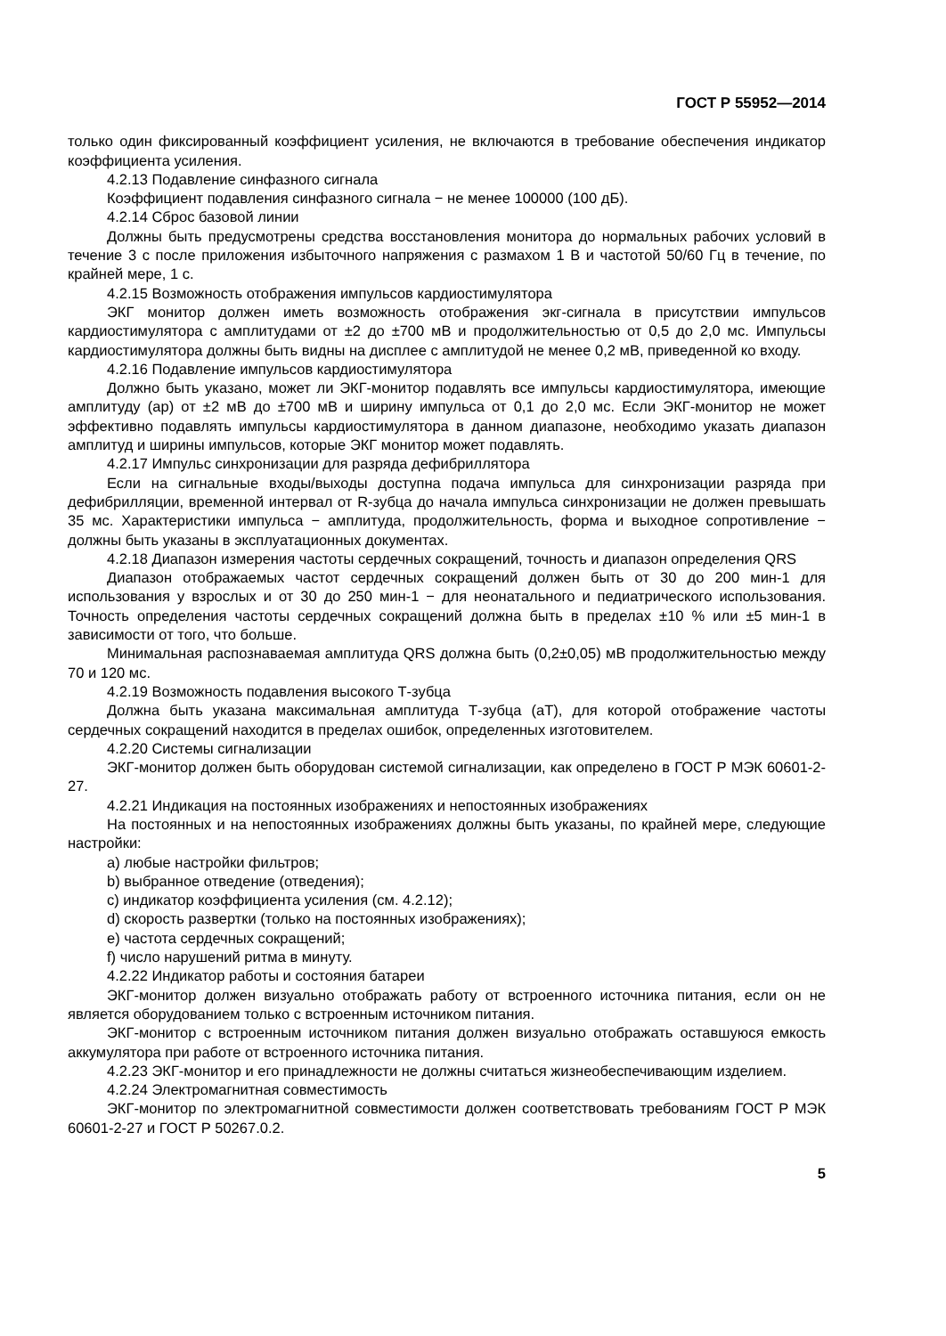ГОСТ Р 55952—2014
только один фиксированный коэффициент усиления, не включаются в требование обеспечения индикатор коэффициента усиления.
4.2.13 Подавление синфазного сигнала
Коэффициент подавления синфазного сигнала − не менее 100000 (100 дБ).
4.2.14 Сброс базовой линии
Должны быть предусмотрены средства восстановления монитора до нормальных рабочих условий в течение 3 с после приложения избыточного напряжения с размахом 1 В и частотой 50/60 Гц в течение, по крайней мере, 1 с.
4.2.15 Возможность отображения импульсов кардиостимулятора
ЭКГ монитор должен иметь возможность отображения экг-сигнала в присутствии импульсов кардиостимулятора с амплитудами от ±2 до ±700 мВ и продолжительностью от 0,5 до 2,0 мс. Импульсы кардиостимулятора должны быть видны на дисплее с амплитудой не менее 0,2 мВ, приведенной ко входу.
4.2.16 Подавление импульсов кардиостимулятора
Должно быть указано, может ли ЭКГ-монитор подавлять все импульсы кардиостимулятора, имеющие амплитуду (ар) от ±2 мВ до ±700 мВ и ширину импульса от 0,1 до 2,0 мс. Если ЭКГ-монитор не может эффективно подавлять импульсы кардиостимулятора в данном диапазоне, необходимо указать диапазон амплитуд и ширины импульсов, которые ЭКГ монитор может подавлять.
4.2.17 Импульс синхронизации для разряда дефибриллятора
Если на сигнальные входы/выходы доступна подача импульса для синхронизации разряда при дефибрилляции, временной интервал от R-зубца до начала импульса синхронизации не должен превышать 35 мс. Характеристики импульса − амплитуда, продолжительность, форма и выходное сопротивление − должны быть указаны в эксплуатационных документах.
4.2.18 Диапазон измерения частоты сердечных сокращений, точность и диапазон определения QRS
Диапазон отображаемых частот сердечных сокращений должен быть от 30 до 200 мин-1 для использования у взрослых и от 30 до 250 мин-1 − для неонатального и педиатрического использования. Точность определения частоты сердечных сокращений должна быть в пределах ±10 % или ±5 мин-1 в зависимости от того, что больше.
Минимальная распознаваемая амплитуда QRS должна быть (0,2±0,05) мВ продолжительностью между 70 и 120 мс.
4.2.19 Возможность подавления высокого Т-зубца
Должна быть указана максимальная амплитуда Т-зубца (аТ), для которой отображение частоты сердечных сокращений находится в пределах ошибок, определенных изготовителем.
4.2.20 Системы сигнализации
ЭКГ-монитор должен быть оборудован системой сигнализации, как определено в ГОСТ Р МЭК 60601-2-27.
4.2.21 Индикация на постоянных изображениях и непостоянных изображениях
На постоянных и на непостоянных изображениях должны быть указаны, по крайней мере, следующие настройки:
a) любые настройки фильтров;
b) выбранное отведение (отведения);
c) индикатор коэффициента усиления (см. 4.2.12);
d) скорость развертки (только на постоянных изображениях);
e) частота сердечных сокращений;
f) число нарушений ритма в минуту.
4.2.22 Индикатор работы и состояния батареи
ЭКГ-монитор должен визуально отображать работу от встроенного источника питания, если он не является оборудованием только с встроенным источником питания.
ЭКГ-монитор с встроенным источником питания должен визуально отображать оставшуюся емкость аккумулятора при работе от встроенного источника питания.
4.2.23 ЭКГ-монитор и его принадлежности не должны считаться жизнеобеспечивающим изделием.
4.2.24 Электромагнитная совместимость
ЭКГ-монитор по электромагнитной совместимости должен соответствовать требованиям ГОСТ Р МЭК 60601-2-27 и ГОСТ Р 50267.0.2.
5